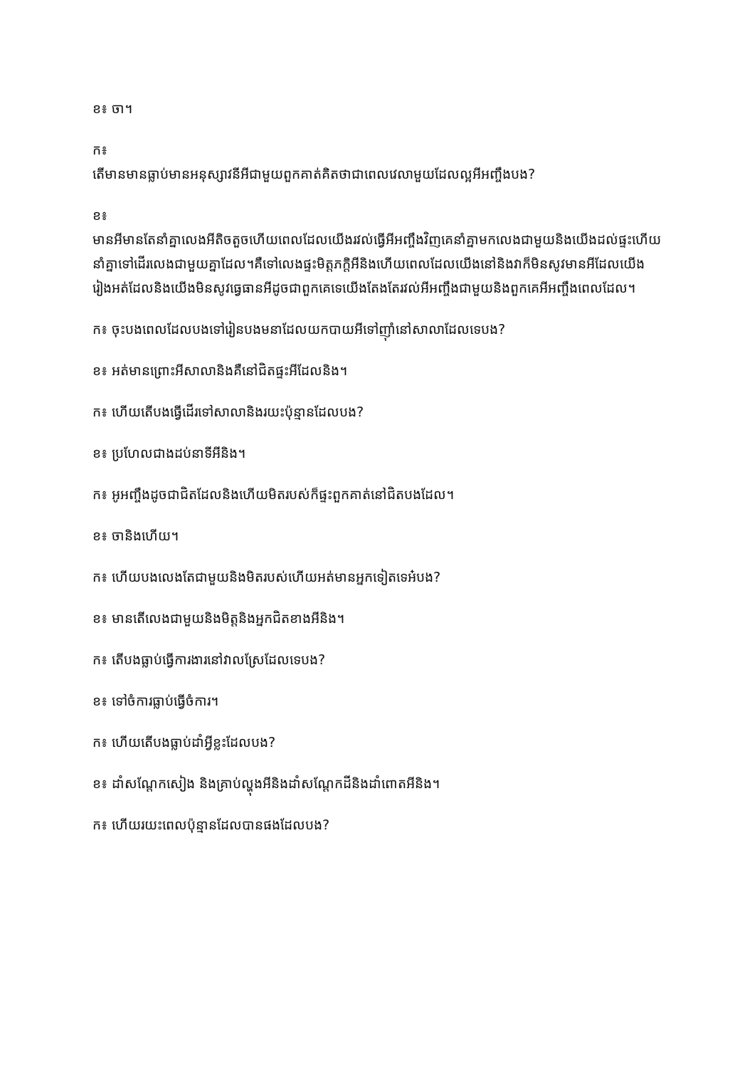ខ៖ ចា។
ក៖
តើមានមានធ្លាប់មានអនុស្សាវនីអីជាមួយពួកគាត់គិតថាជាពេលវេលាមួយដែលល្អអីអញ្ចឹងបង?
ខ៖
មានអីមានតែនាំគ្នាលេងអីតិចតួចហើយពេលដែលយើងរវល់ធ្វើអីអញ្ចឹងវិញគេនាំគ្នាមកលេងជាមួយនិងយើងដល់ផ្ទះហើយនាំគ្នាទៅដើរលេងជាមួយគ្នាដែល។គឺទៅលេងផ្ទះមិត្តភក្តិអីនិងហើយពេលដែលយើងនៅនិងវាក៏មិនសូវមានអីដែលយើងរៀងអត់ដែលនិងយើងមិនសូវធ្វេធានអីដូចជាពួកគេទេយើងតែងតែរវល់អីអញ្ចឹងជាមួយនិងពួកគេអីអញ្ចឹងពេលដែល។
ក៖ ចុះបងពេលដែលបងទៅរៀនបងមនាដែលយកបាយអីទៅញ៉ាំនៅសាលាដែលទេបង?
ខ៖ អត់មានព្រោះអីសាលានិងគឺនៅជិតផ្ទះអីដែលនិង។
ក៖ ហើយតើបងធ្វើដើរទៅសាលានិងរយះប៉ុន្មានដែលបង?
ខ៖ ប្រហែលជាងដប់នាទីអីនិង។
ក៖ អូអញ្ចឹងដូចជាជិតដែលនិងហើយមិតរបស់ក៏ផ្ទះពួកគាត់នៅជិតបងដែល។
ខ៖ ចានិងហើយ។
ក៖ ហើយបងលេងតែជាមួយនិងមិតរបស់ហើយអត់មានអ្នកទៀតទេអ៎បង?
ខ៖ មានតើលេងជាមួយនិងមិត្តនិងអ្នកជិតខាងអីនិង។
ក៖ តើបងធ្លាប់ធ្វើការងារនៅវាលស្រែដែលទេបង?
ខ៖ ទៅចំការធ្លាប់ធ្វើចំការ។
ក៖ ហើយតើបងធ្លាប់ដាំអ្វីខ្លះដែលបង?
ខ៖ ដាំសណ្តែកសៀង និងគ្រាប់ល្ហុងអីនិងដាំសណ្តែកដីនិងដាំពោតអីនិង។
ក៖ ហើយរយះពេលប៉ុន្មានដែលបានផងដែលបង?